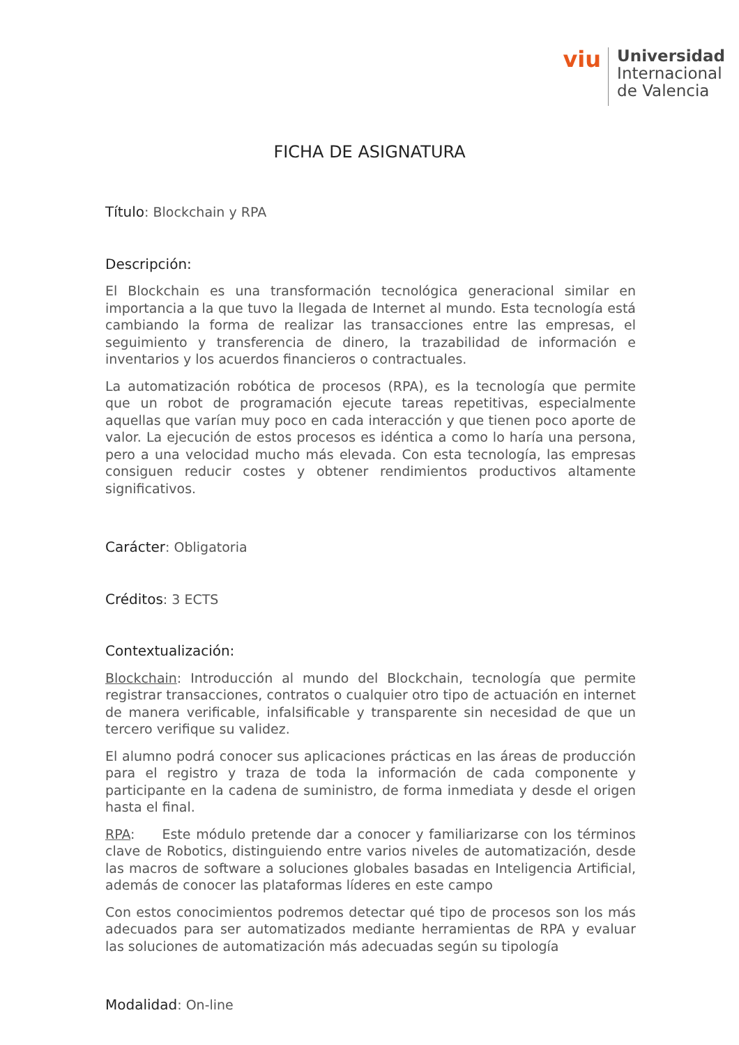viu
Universidad
Internacional
de Valencia
FICHA DE ASIGNATURA
Título: Blockchain y RPA
Descripción:
El Blockchain es una transformación tecnológica generacional similar en importancia a la que tuvo la llegada de Internet al mundo. Esta tecnología está cambiando la forma de realizar las transacciones entre las empresas, el seguimiento y transferencia de dinero, la trazabilidad de información e inventarios y los acuerdos financieros o contractuales.
La automatización robótica de procesos (RPA), es la tecnología que permite que un robot de programación ejecute tareas repetitivas, especialmente aquellas que varían muy poco en cada interacción y que tienen poco aporte de valor. La ejecución de estos procesos es idéntica a como lo haría una persona, pero a una velocidad mucho más elevada. Con esta tecnología, las empresas consiguen reducir costes y obtener rendimientos productivos altamente significativos.
Carácter: Obligatoria
Créditos: 3 ECTS
Contextualización:
Blockchain: Introducción al mundo del Blockchain, tecnología que permite registrar transacciones, contratos o cualquier otro tipo de actuación en internet de manera verificable, infalsificable y transparente sin necesidad de que un tercero verifique su validez.
El alumno podrá conocer sus aplicaciones prácticas en las áreas de producción para el registro y traza de toda la información de cada componente y participante en la cadena de suministro, de forma inmediata y desde el origen hasta el final.
RPA: Este módulo pretende dar a conocer y familiarizarse con los términos clave de Robotics, distinguiendo entre varios niveles de automatización, desde las macros de software a soluciones globales basadas en Inteligencia Artificial, además de conocer las plataformas líderes en este campo
Con estos conocimientos podremos detectar qué tipo de procesos son los más adecuados para ser automatizados mediante herramientas de RPA y evaluar las soluciones de automatización más adecuadas según su tipología
Modalidad: On-line